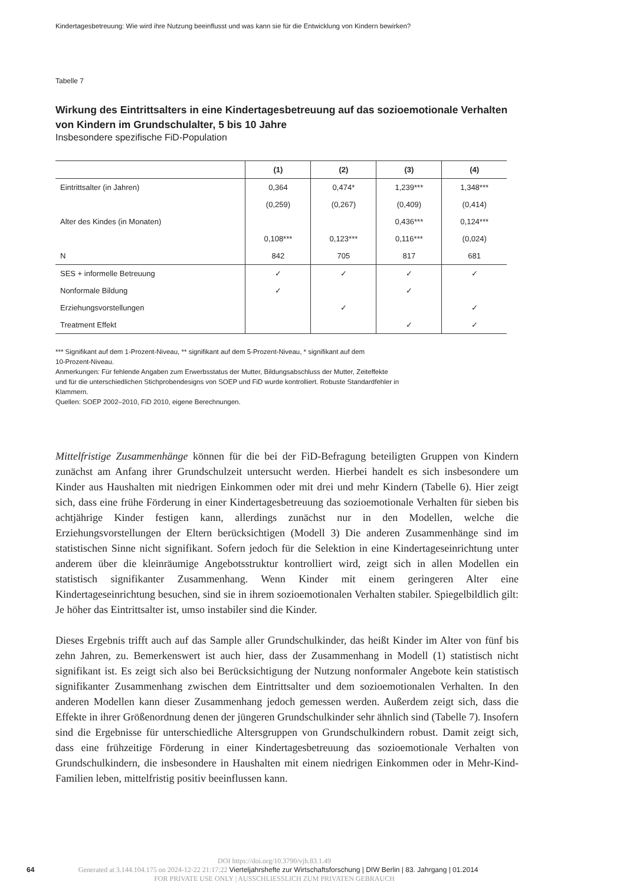Kindertagesbetreuung: Wie wird ihre Nutzung beeinflusst und was kann sie für die Entwicklung von Kindern bewirken?
Tabelle 7
Wirkung des Eintrittsalters in eine Kindertagesbetreuung auf das sozioemotionale Verhalten von Kindern im Grundschulalter, 5 bis 10 Jahre
Insbesondere spezifische FiD-Population
| | (1) | (2) | (3) | (4) |
| --- | --- | --- | --- | --- |
| Eintrittsalter (in Jahren) | 0,364 | 0,474* | 1,239*** | 1,348*** |
| | (0,259) | (0,267) | (0,409) | (0,414) |
| Alter des Kindes (in Monaten) | | | 0,436*** | 0,124*** |
| | 0,108*** | 0,123*** | 0,116*** | (0,024) |
| N | 842 | 705 | 817 | 681 |
| SES + informelle Betreuung | ✓ | ✓ | ✓ | ✓ |
| Nonformale Bildung | ✓ | | ✓ | |
| Erziehungsvorstellungen | | ✓ | | ✓ |
| Treatment Effekt | | | ✓ | ✓ |
*** Signifikant auf dem 1-Prozent-Niveau, ** signifikant auf dem 5-Prozent-Niveau, * signifikant auf dem
10-Prozent-Niveau.
Anmerkungen: Für fehlende Angaben zum Erwerbsstatus der Mutter, Bildungsabschluss der Mutter, Zeiteffekte
und für die unterschiedlichen Stichprobendesigns von SOEP und FiD wurde kontrolliert. Robuste Standardfehler in
Klammern.
Quellen: SOEP 2002–2010, FiD 2010, eigene Berechnungen.
Mittelfristige Zusammenhänge können für die bei der FiD-Befragung beteiligten Gruppen von Kindern zunächst am Anfang ihrer Grundschulzeit untersucht werden. Hierbei handelt es sich insbesondere um Kinder aus Haushalten mit niedrigen Einkommen oder mit drei und mehr Kindern (Tabelle 6). Hier zeigt sich, dass eine frühe Förderung in einer Kindertagesbetreuung das sozioemotionale Verhalten für sieben bis achtjährige Kinder festigen kann, allerdings zunächst nur in den Modellen, welche die Erziehungsvorstellungen der Eltern berücksichtigen (Modell 3) Die anderen Zusammenhänge sind im statistischen Sinne nicht signifikant. Sofern jedoch für die Selektion in eine Kindertageseinrichtung unter anderem über die kleinräumige Angebotsstruktur kontrolliert wird, zeigt sich in allen Modellen ein statistisch signifikanter Zusammenhang. Wenn Kinder mit einem geringeren Alter eine Kindertageseinrichtung besuchen, sind sie in ihrem sozioemotionalen Verhalten stabiler. Spiegelbildlich gilt: Je höher das Eintrittsalter ist, umso instabiler sind die Kinder.
Dieses Ergebnis trifft auch auf das Sample aller Grundschulkinder, das heißt Kinder im Alter von fünf bis zehn Jahren, zu. Bemerkenswert ist auch hier, dass der Zusammenhang in Modell (1) statistisch nicht signifikant ist. Es zeigt sich also bei Berücksichtigung der Nutzung nonformaler Angebote kein statistisch signifikanter Zusammenhang zwischen dem Eintrittsalter und dem sozioemotionalen Verhalten. In den anderen Modellen kann dieser Zusammenhang jedoch gemessen werden. Außerdem zeigt sich, dass die Effekte in ihrer Größenordnung denen der jüngeren Grundschulkinder sehr ähnlich sind (Tabelle 7). Insofern sind die Ergebnisse für unterschiedliche Altersgruppen von Grundschulkindern robust. Damit zeigt sich, dass eine frühzeitige Förderung in einer Kindertagesbetreuung das sozioemotionale Verhalten von Grundschulkindern, die insbesondere in Haushalten mit einem niedrigen Einkommen oder in Mehr-Kind-Familien leben, mittelfristig positiv beeinflussen kann.
DOI https://doi.org/10.3790/vjh.83.1.49
64 Generated at 3.144.104.175 on 2024-12-22 21:17:22 Vierteljahrshefte zur Wirtschaftsforschung | DIW Berlin | 83. Jahrgang | 01.2014
FOR PRIVATE USE ONLY | AUSSCHLIESSLICH ZUM PRIVATEN GEBRAUCH